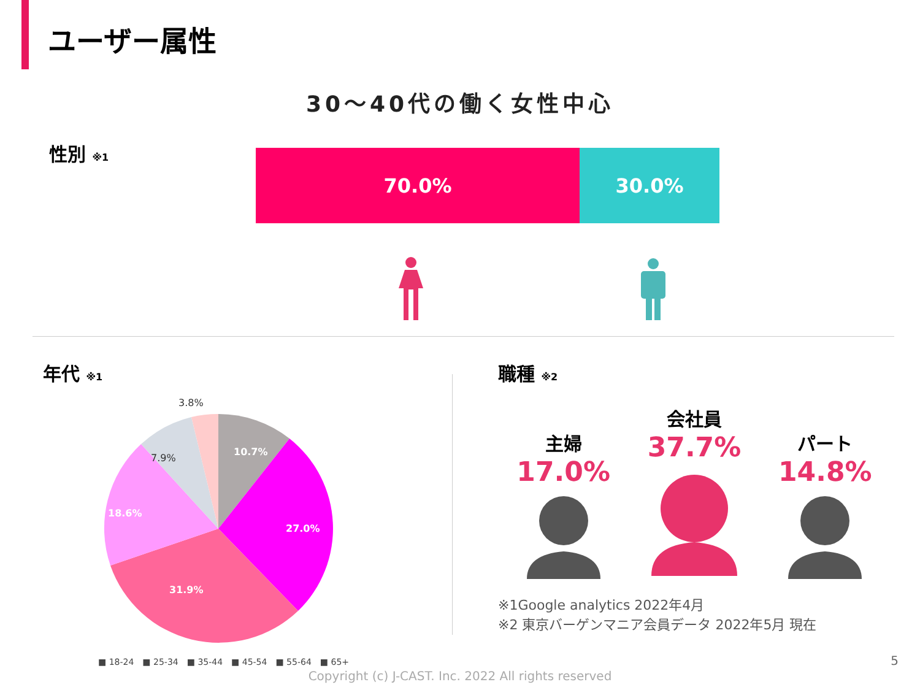ユーザー属性
30〜40代の働く女性中心
性別 ※1
70.0% 30.0%
年代 ※1
10.7%
27.0%
31.9%
18.6%
7.9%
3.8%
■ 18-24 ■ 25-34 ■ 35-44 ■ 45-54 ■ 55-64 ■ 65+
職種 ※2
主婦
17.0%
会社員
37.7%
パート
14.8%
※1Google analytics 2022年4月
※2 東京バーゲンマニア会員データ 2022年5月 現在
5
Copyright (c) J-CAST. Inc. 2022 All rights reserved